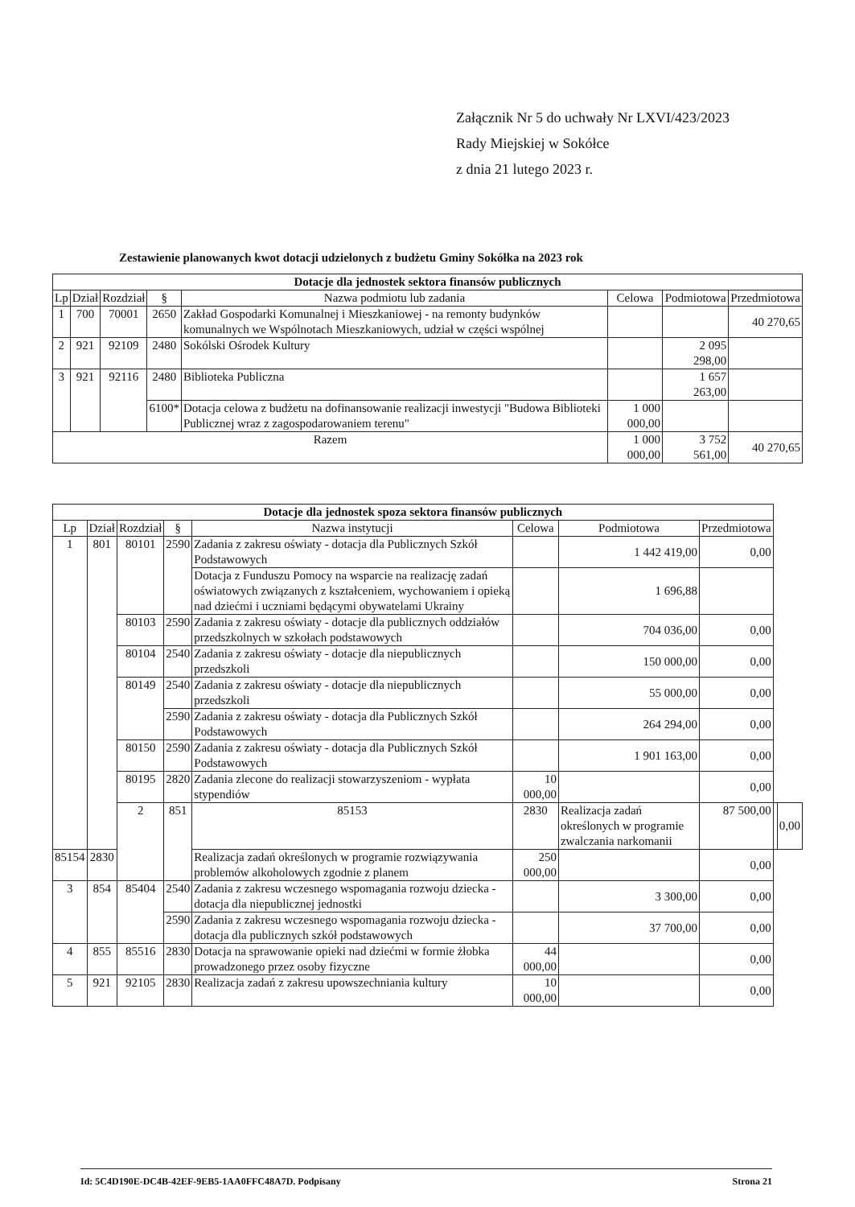Załącznik Nr 5 do uchwały Nr LXVI/423/2023
Rady Miejskiej w Sokółce
z dnia 21 lutego 2023 r.
Zestawienie planowanych kwot dotacji udzielonych z budżetu Gminy Sokółka na 2023 rok
| Dotacje dla jednostek sektora finansów publicznych | | | | | | | |
| --- | --- | --- | --- | --- | --- | --- | --- |
| Lp | Dział | Rozdział | § | Nazwa podmiotu lub zadania | Celowa | Podmiotowa | Przedmiotowa |
| 1 | 700 | 70001 | 2650 | Zakład Gospodarki Komunalnej i Mieszkaniowej - na remonty budynków komunalnych we Wspólnotach Mieszkaniowych, udział w części wspólnej | | | 40 270,65 |
| 2 | 921 | 92109 | 2480 | Sokólski Ośrodek Kultury | | 2 095 298,00 | |
| 3 | 921 | 92116 | 2480 | Biblioteka Publiczna | | 1 657 263,00 | |
| | | | 6100* | Dotacja celowa z budżetu na dofinansowanie realizacji inwestycji "Budowa Biblioteki Publicznej wraz z zagospodarowaniem terenu" | 1 000 000,00 | | |
| Razem | | | | | 1 000 000,00 | 3 752 561,00 | 40 270,65 |
| Dotacje dla jednostek spoza sektora finansów publicznych | | | | | | | | | |
| --- | --- | --- | --- | --- | --- | --- | --- | --- | --- |
| Lp | Dział | Rozdział | § | Nazwa instytucji | Celowa | Podmiotowa | Przedmiotowa | | |
| 1 | 801 | 80101 | 2590 | Zadania z zakresu oświaty - dotacja dla Publicznych Szkół Podstawowych | | 1 442 419,00 | 0,00 | | |
| | | | | Dotacja z Funduszu Pomocy na wsparcie na realizację zadań oświatowych związanych z kształceniem, wychowaniem i opieką nad dziećmi i uczniami będącymi obywatelami Ukrainy | | 1 696,88 | | | |
| | | 80103 | 2590 | Zadania z zakresu oświaty - dotacje dla publicznych oddziałów przedszkolnych w szkołach podstawowych | | 704 036,00 | 0,00 | | |
| | | 80104 | 2540 | Zadania z zakresu oświaty - dotacje dla niepublicznych przedszkoli | | 150 000,00 | 0,00 | | |
| | | 80149 | 2540 | Zadania z zakresu oświaty - dotacje dla niepublicznych przedszkoli | | 55 000,00 | 0,00 | | |
| | | | 2590 | Zadania z zakresu oświaty - dotacja dla Publicznych Szkół Podstawowych | | 264 294,00 | 0,00 | | |
| | | 80150 | 2590 | Zadania z zakresu oświaty - dotacja dla Publicznych Szkół Podstawowych | | 1 901 163,00 | 0,00 | | |
| | | 80195 | 2820 | Zadania zlecone do realizacji stowarzyszeniom - wypłata stypendiów | 10 000,00 | | 0,00 | | |
| | | 2 | 851 | 85153 | 2830 | Realizacja zadań określonych w programie zwalczania narkomanii | 87 500,00 | | 0,00 |
| 85154 | 2830 | | | Realizacja zadań określonych w programie rozwiązywania problemów alkoholowych zgodnie z planem | 250 000,00 | | 0,00 | | |
| 3 | 854 | 85404 | 2540 | Zadania z zakresu wczesnego wspomagania rozwoju dziecka - dotacja dla niepublicznej jednostki | | 3 300,00 | 0,00 | | |
| | | | 2590 | Zadania z zakresu wczesnego wspomagania rozwoju dziecka - dotacja dla publicznych szkół podstawowych | | 37 700,00 | 0,00 | | |
| 4 | 855 | 85516 | 2830 | Dotacja na sprawowanie opieki nad dziećmi w formie żłobka prowadzonego przez osoby fizyczne | 44 000,00 | | 0,00 | | |
| 5 | 921 | 92105 | 2830 | Realizacja zadań z zakresu upowszechniania kultury | 10 000,00 | | 0,00 | | |
Id: 5C4D190E-DC4B-42EF-9EB5-1AA0FFC48A7D. Podpisany Strona 21